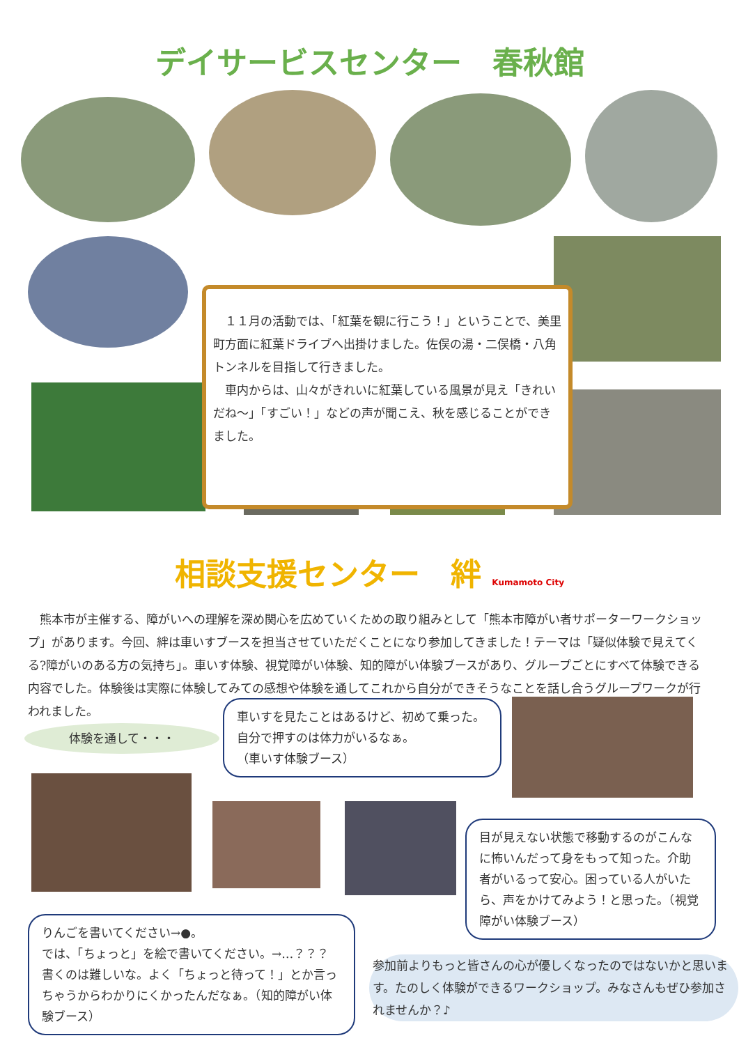デイサービスセンター　春秋館
　１１月の活動では、「紅葉を観に行こう！」ということで、美里町方面に紅葉ドライブへ出掛けました。佐俣の湯・二俣橋・八角トンネルを目指して行きました。
　車内からは、山々がきれいに紅葉している風景が見え「きれいだね～」「すごい！」などの声が聞こえ、秋を感じることができました。
相談支援センター　絆 Kumamoto City
　熊本市が主催する、障がいへの理解を深め関心を広めていくための取り組みとして「熊本市障がい者サポーターワークショップ」があります。今回、絆は車いすブースを担当させていただくことになり参加してきました！テーマは「疑似体験で見えてくる?障がいのある方の気持ち」。車いす体験、視覚障がい体験、知的障がい体験ブースがあり、グループごとにすべて体験できる内容でした。体験後は実際に体験してみての感想や体験を通してこれから自分ができそうなことを話し合うグループワークが行われました。
体験を通して・・・
車いすを見たことはあるけど、初めて乗った。自分で押すのは体力がいるなぁ。
（車いす体験ブース）
目が見えない状態で移動するのがこんなに怖いんだって身をもって知った。介助者がいるって安心。困っている人がいたら、声をかけてみよう！と思った。（視覚障がい体験ブース）
りんごを書いてください→●。
では、「ちょっと」を絵で書いてください。→…？？？
書くのは難しいな。よく「ちょっと待って！」とか言っちゃうからわかりにくかったんだなぁ。（知的障がい体験ブース）
参加前よりもっと皆さんの心が優しくなったのではないかと思います。たのしく体験ができるワークショップ。みなさんもぜひ参加されませんか？♪